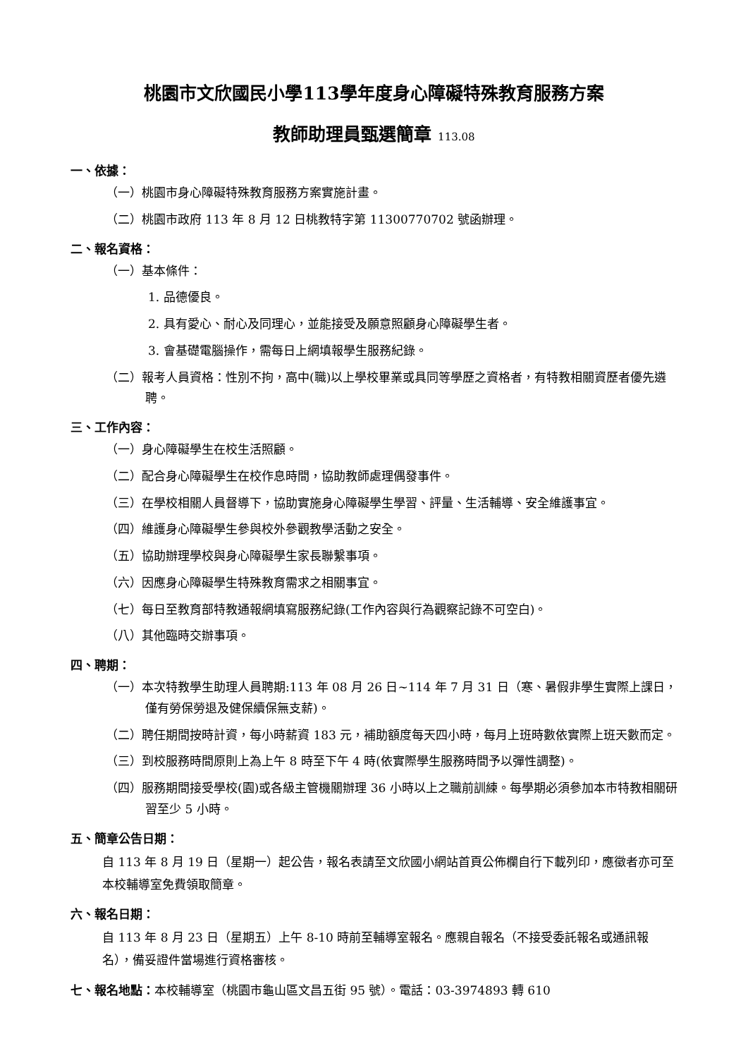桃園市文欣國民小學113學年度身心障礙特殊教育服務方案
教師助理員甄選簡章 113.08
一、依據：
（一）桃園市身心障礙特殊教育服務方案實施計畫。
（二）桃園市政府 113 年 8 月 12 日桃教特字第 11300770702 號函辦理。
二、報名資格：
（一）基本條件：
1. 品德優良。
2. 具有愛心、耐心及同理心，並能接受及願意照顧身心障礙學生者。
3. 會基礎電腦操作，需每日上網填報學生服務紀錄。
（二）報考人員資格：性別不拘，高中(職)以上學校畢業或具同等學歷之資格者，有特教相關資歷者優先遴聘。
三、工作內容：
（一）身心障礙學生在校生活照顧。
（二）配合身心障礙學生在校作息時間，協助教師處理偶發事件。
（三）在學校相關人員督導下，協助實施身心障礙學生學習、評量、生活輔導、安全維護事宜。
（四）維護身心障礙學生參與校外參觀教學活動之安全。
（五）協助辦理學校與身心障礙學生家長聯繫事項。
（六）因應身心障礙學生特殊教育需求之相關事宜。
（七）每日至教育部特教通報網填寫服務紀錄(工作內容與行為觀察記錄不可空白)。
（八）其他臨時交辦事項。
四、聘期：
（一）本次特教學生助理人員聘期:113 年 08 月 26 日~114 年 7 月 31 日（寒、暑假非學生實際上課日，僅有勞保勞退及健保續保無支薪)。
（二）聘任期間按時計資，每小時薪資 183 元，補助額度每天四小時，每月上班時數依實際上班天數而定。
（三）到校服務時間原則上為上午 8 時至下午 4 時(依實際學生服務時間予以彈性調整)。
（四）服務期間接受學校(園)或各級主管機關辦理 36 小時以上之職前訓練。每學期必須參加本市特教相關研習至少 5 小時。
五、簡章公告日期：
自 113 年 8 月 19 日（星期一）起公告，報名表請至文欣國小網站首頁公佈欄自行下載列印，應徵者亦可至本校輔導室免費領取簡章。
六、報名日期：
自 113 年 8 月 23 日（星期五）上午 8-10 時前至輔導室報名。應親自報名（不接受委託報名或通訊報名），備妥證件當場進行資格審核。
七、報名地點：本校輔導室（桃園市龜山區文昌五街 95 號）。電話：03-3974893 轉 610